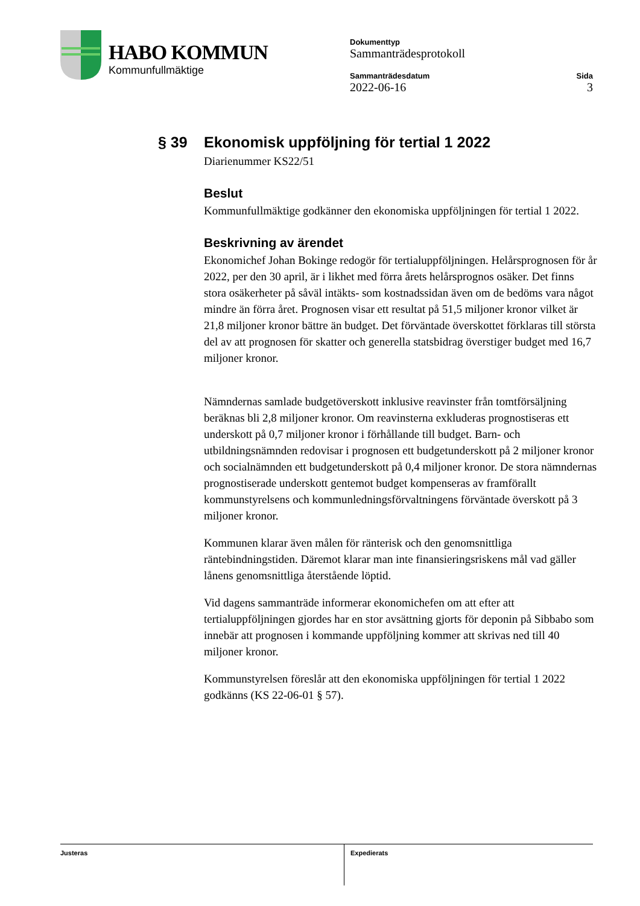HABO KOMMUN
Kommunfullmäktige
Dokumenttyp
Sammanträdesprotokoll
Sammanträdesdatum
2022-06-16
Sida
3
§ 39 Ekonomisk uppföljning för tertial 1 2022
Diarienummer KS22/51
Beslut
Kommunfullmäktige godkänner den ekonomiska uppföljningen för tertial 1 2022.
Beskrivning av ärendet
Ekonomichef Johan Bokinge redogör för tertialuppföljningen. Helårsprognosen för år 2022, per den 30 april, är i likhet med förra årets helårsprognos osäker. Det finns stora osäkerheter på såväl intäkts- som kostnadssidan även om de bedöms vara något mindre än förra året. Prognosen visar ett resultat på 51,5 miljoner kronor vilket är 21,8 miljoner kronor bättre än budget. Det förväntade överskottet förklaras till största del av att prognosen för skatter och generella statsbidrag överstiger budget med 16,7 miljoner kronor.
Nämndernas samlade budgetöverskott inklusive reavinster från tomtförsäljning beräknas bli 2,8 miljoner kronor. Om reavinsterna exkluderas prognostiseras ett underskott på 0,7 miljoner kronor i förhållande till budget. Barn- och utbildningsnämnden redovisar i prognosen ett budgetunderskott på 2 miljoner kronor och socialnämnden ett budgetunderskott på 0,4 miljoner kronor. De stora nämndernas prognostiserade underskott gentemot budget kompenseras av framförallt kommunstyrelsens och kommunledningsförvaltningens förväntade överskott på 3 miljoner kronor.
Kommunen klarar även målen för ränterisk och den genomsnittliga räntebindningstiden. Däremot klarar man inte finansieringsriskens mål vad gäller lånens genomsnittliga återstående löptid.
Vid dagens sammanträde informerar ekonomichefen om att efter att tertialuppföljningen gjordes har en stor avsättning gjorts för deponin på Sibbabo som innebär att prognosen i kommande uppföljning kommer att skrivas ned till 40 miljoner kronor.
Kommunstyrelsen föreslår att den ekonomiska uppföljningen för tertial 1 2022 godkänns (KS 22-06-01 § 57).
Justeras Expedierats